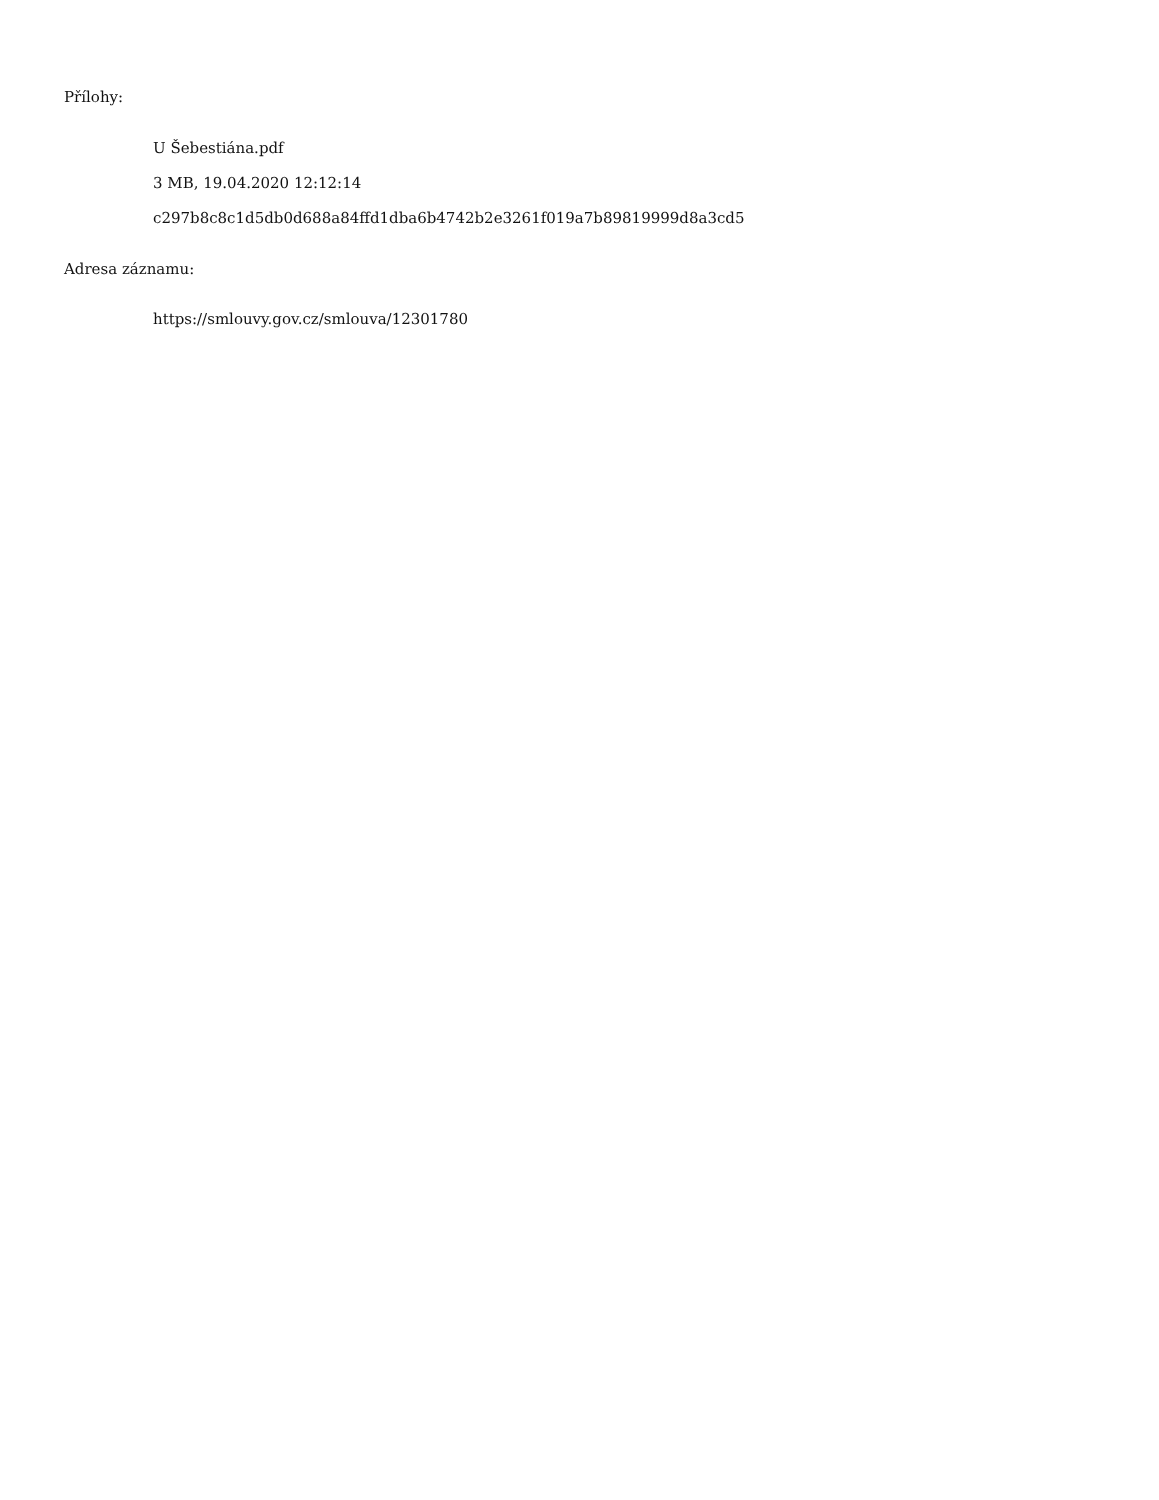Přílohy:
U Šebestiána.pdf
3 MB, 19.04.2020 12:12:14
c297b8c8c1d5db0d688a84ffd1dba6b4742b2e3261f019a7b89819999d8a3cd5
Adresa záznamu:
https://smlouvy.gov.cz/smlouva/12301780